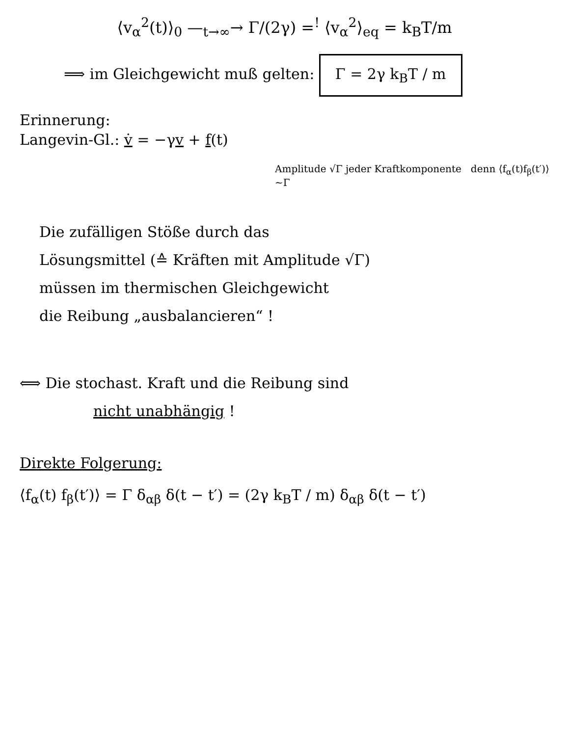⟨v<sub>α</sub><sup>2</sup>(t)⟩<sub>0</sub> —<sub>t→∞</sub>→ Γ/(2γ) =<sup>!</sup> ⟨v<sub>α</sub><sup>2</sup>⟩<sub>eq</sub> = k<sub>B</sub>T/m
⟹ im Gleichgewicht muß gelten: Γ = 2γ k<sub>B</sub>T / m
Erinnerung:
Langevin-Gl.: v̇ = −γv + f(t)
Amplitude √Γ jeder Kraftkomponente denn ⟨f<sub>α</sub>(t)f<sub>β</sub>(t′)⟩ ~Γ
Die zufälligen Stöße durch das
Lösungsmittel (≙ Kräften mit Amplitude √Γ)
müssen im thermischen Gleichgewicht
die Reibung „ausbalancieren“ !
⟺ Die stochast. Kraft und die Reibung sind
nicht unabhängig !
Direkte Folgerung:
⟨f<sub>α</sub>(t) f<sub>β</sub>(t′)⟩ = Γ δ<sub>αβ</sub> δ(t − t′) = (2γ k<sub>B</sub>T / m) δ<sub>αβ</sub> δ(t − t′)